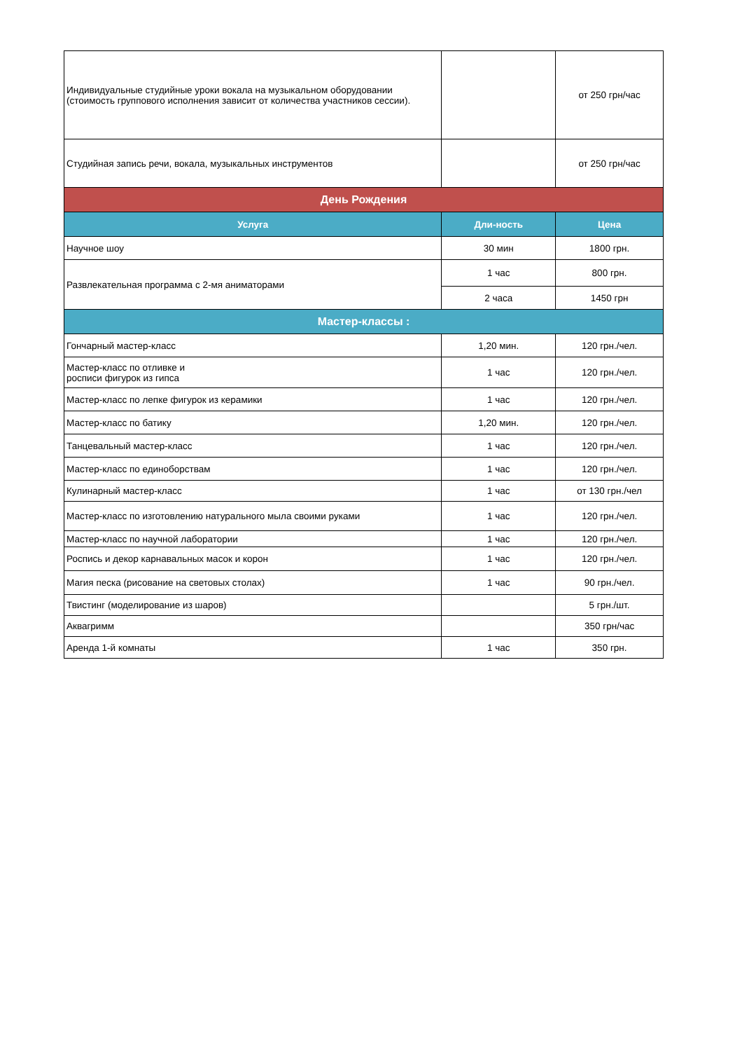| Индивидуальные студийные уроки вокала на музыкальном оборудовании (стоимость группового исполнения зависит от количества участников сессии). | | от 250 грн/час |
| Студийная запись речи, вокала, музыкальных инструментов | | от 250 грн/час |
| День Рождения | | |
| Услуга | Дли-ность | Цена |
| Научное шоу | 30 мин | 1800 грн. |
| Развлекательная программа с 2-мя аниматорами | 1 час | 800 грн. |
| | 2 часа | 1450 грн |
| Мастер-классы : | | |
| Гончарный мастер-класс | 1,20 мин. | 120 грн./чел. |
| Мастер-класс по отливке и росписи фигурок из гипса | 1 час | 120 грн./чел. |
| Мастер-класс по лепке фигурок из керамики | 1 час | 120 грн./чел. |
| Мастер-класс по батику | 1,20 мин. | 120 грн./чел. |
| Танцевальный мастер-класс | 1 час | 120 грн./чел. |
| Мастер-класс по единоборствам | 1 час | 120 грн./чел. |
| Кулинарный мастер-класс | 1 час | от 130 грн./чел |
| Мастер-класс по изготовлению натурального мыла своими руками | 1 час | 120 грн./чел. |
| Мастер-класс по научной лаборатории | 1 час | 120 грн./чел. |
| Роспись и декор карнавальных масок и корон | 1 час | 120 грн./чел. |
| Магия песка (рисование на световых столах) | 1 час | 90 грн./чел. |
| Твистинг (моделирование из шаров) | | 5 грн./шт. |
| Аквагримм | | 350 грн/час |
| Аренда 1-й комнаты | 1 час | 350 грн. |